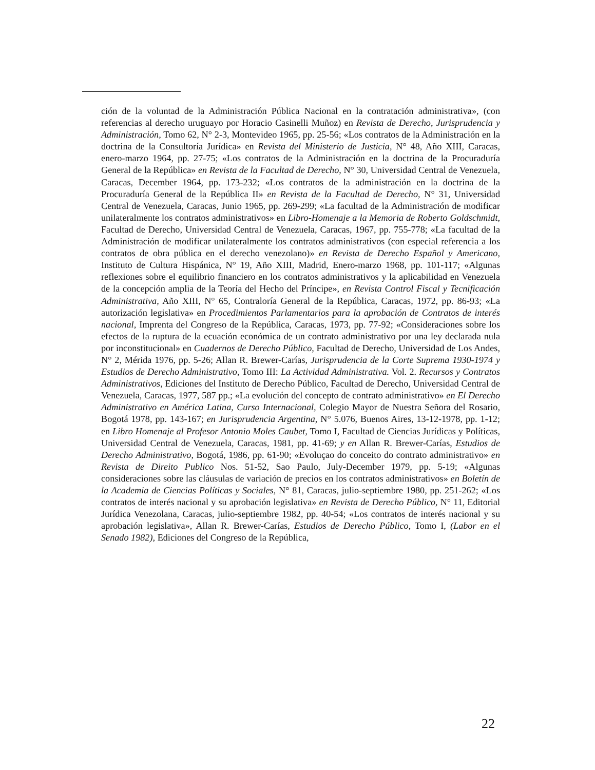ción de la voluntad de la Administración Pública Nacional en la contratación administrativa», (con referencias al derecho uruguayo por Horacio Casinelli Muñoz) en Revista de Derecho, Jurisprudencia y Administración, Tomo 62, N° 2-3, Montevideo 1965, pp. 25-56; «Los contratos de la Administración en la doctrina de la Consultoría Jurídica» en Revista del Ministerio de Justicia, N° 48, Año XIII, Caracas, enero-marzo 1964, pp. 27-75; «Los contratos de la Administración en la doctrina de la Procuraduría General de la República» en Revista de la Facultad de Derecho, N° 30, Universidad Central de Venezuela, Caracas, December 1964, pp. 173-232; «Los contratos de la administración en la doctrina de la Procuraduría General de la República II» en Revista de la Facultad de Derecho, N° 31, Universidad Central de Venezuela, Caracas, Junio 1965, pp. 269-299; «La facultad de la Administración de modificar unilateralmente los contratos administrativos» en Libro-Homenaje a la Memoria de Roberto Goldschmidt, Facultad de Derecho, Universidad Central de Venezuela, Caracas, 1967, pp. 755-778; «La facultad de la Administración de modificar unilateralmente los contratos administrativos (con especial referencia a los contratos de obra pública en el derecho venezolano)» en Revista de Derecho Español y Americano, Instituto de Cultura Hispánica, N° 19, Año XIII, Madrid, Enero-marzo 1968, pp. 101-117; «Algunas reflexiones sobre el equilibrio financiero en los contratos administrativos y la aplicabilidad en Venezuela de la concepción amplia de la Teoría del Hecho del Príncipe», en Revista Control Fiscal y Tecnificación Administrativa, Año XIII, N° 65, Contraloría General de la República, Caracas, 1972, pp. 86-93; «La autorización legislativa» en Procedimientos Parlamentarios para la aprobación de Contratos de interés nacional, Imprenta del Congreso de la República, Caracas, 1973, pp. 77-92; «Consideraciones sobre los efectos de la ruptura de la ecuación económica de un contrato administrativo por una ley declarada nula por inconstitucional» en Cuadernos de Derecho Público, Facultad de Derecho, Universidad de Los Andes, N° 2, Mérida 1976, pp. 5-26; Allan R. Brewer-Carías, Jurisprudencia de la Corte Suprema 1930-1974 y Estudios de Derecho Administrativo, Tomo III: La Actividad Administrativa. Vol. 2. Recursos y Contratos Administrativos, Ediciones del Instituto de Derecho Público, Facultad de Derecho, Universidad Central de Venezuela, Caracas, 1977, 587 pp.; «La evolución del concepto de contrato administrativo» en El Derecho Administrativo en América Latina, Curso Internacional, Colegio Mayor de Nuestra Señora del Rosario, Bogotá 1978, pp. 143-167; en Jurisprudencia Argentina, N° 5.076, Buenos Aires, 13-12-1978, pp. 1-12; en Libro Homenaje al Profesor Antonio Moles Caubet, Tomo I, Facultad de Ciencias Jurídicas y Políticas, Universidad Central de Venezuela, Caracas, 1981, pp. 41-69; y en Allan R. Brewer-Carías, Estudios de Derecho Administrativo, Bogotá, 1986, pp. 61-90; «Evoluçao do conceito do contrato administrativo» en Revista de Direito Publico Nos. 51-52, Sao Paulo, July-December 1979, pp. 5-19; «Algunas consideraciones sobre las cláusulas de variación de precios en los contratos administrativos» en Boletín de la Academia de Ciencias Políticas y Sociales, N° 81, Caracas, julio-septiembre 1980, pp. 251-262; «Los contratos de interés nacional y su aprobación legislativa» en Revista de Derecho Público, N° 11, Editorial Jurídica Venezolana, Caracas, julio-septiembre 1982, pp. 40-54; «Los contratos de interés nacional y su aprobación legislativa», Allan R. Brewer-Carías, Estudios de Derecho Público, Tomo I, (Labor en el Senado 1982), Ediciones del Congreso de la República,
22